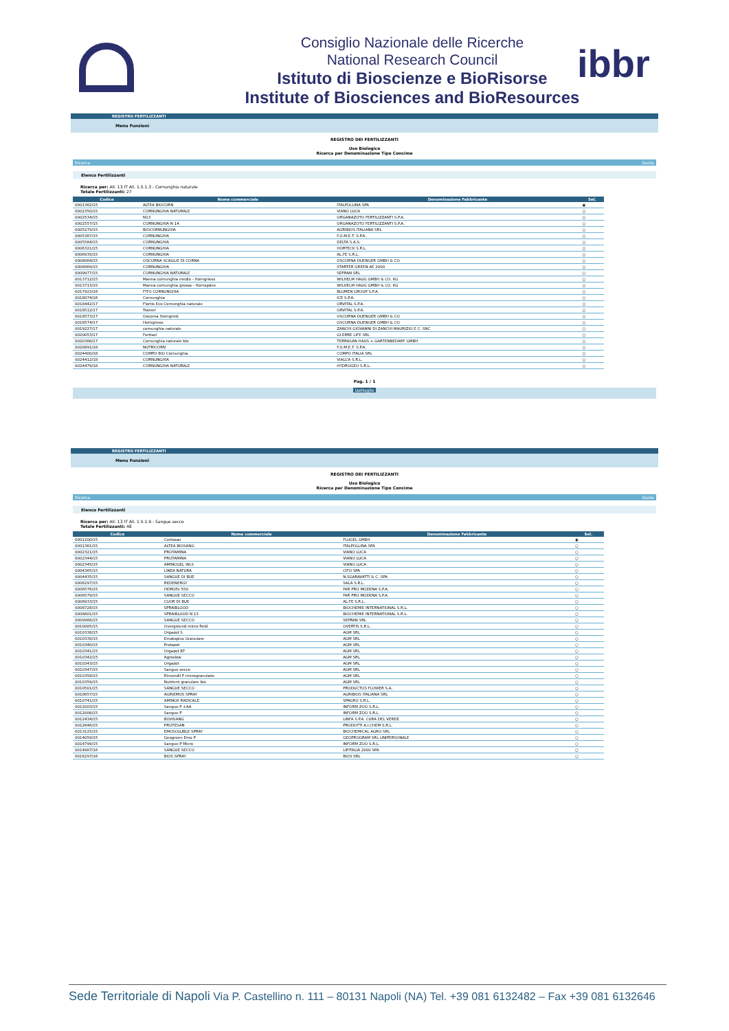Consiglio Nazionale delle Ricerche
National Research Council
Istituto di Bioscienze e BioRisorse
Institute of Biosciences and BioResources
ibbr
REGISTRO FERTILIZZANTI
Menu Funzioni
REGISTRO DEI FERTILIZZANTI
Uso Biologico
Ricerca per Denominazione Tipo Concime
Ricerca Guida
Elenco Fertilizzanti
Ricerca per: All. 13 IT All. 1.5.1.3 - Cornunghia naturale
Totale Fertilizzanti: 27
| Codice | Nome commerciale | Denominazione Fabbricante | Sel. |
| --- | --- | --- | --- |
| 0001362/15 | ALTEA BIOCORN | ITALPOLLINA SPA | ◉ |
| 0002350/15 | CORNUNGHIA NATURALE | VIANO LUCA | ○ |
| 0002534/15 | N13 | ORGANAZOTO FERTILIZZANTI S.P.A. | ○ |
| 0002557/15 | CORNUNGHIA N 14 | ORGANAZOTO FERTILIZZANTI S.P.A. | ○ |
| 0005279/15 | BIOCORNUNGHIA | AGRIBIOS ITALIANA SRL | ○ |
| 0005387/15 | CORNUNGHIA | F.O.M.E.T. S.P.A. | ○ |
| 0005584/15 | CORNUNGHIA | DELTA S.A.S. | ○ |
| 0006321/15 | CORNUNGHIA | HORTECK S.R.L. | ○ |
| 0006935/15 | CORNUNGHIA | AL.FE S.R.L. | ○ |
| 0008064/15 | OSCORNA SCAGLIE DI CORNA | OSCORNA DUENGER GMBH & CO | ○ |
| 0008969/15 | CORNUNGHIA | STARTER GREEN AE 2000 | ○ |
| 0009977/15 | CORNUNGHIA NATURALE | SEPRAN SRL | ○ |
| 0013712/15 | Manna cornunghia medio - Horngriess | WILHELM HAUG GMBH & CO. KG | ○ |
| 0013713/15 | Manna cornunghia grossa - Hornspäne | WILHELM HAUG GMBH & CO. KG | ○ |
| 0017923/16 | FITO CORNUNGHIA | BLUMEN GROUP S.P.A. | ○ |
| 0018074/16 | Cornunghia | ICE S.P.A. | ○ |
| 0018442/17 | Flortis Eco Cornunghia naturale | ORVITAL S.P.A. | ○ |
| 0018512/17 | Trainer | ORVITAL S.P.A. | ○ |
| 0018573/17 | Oscorna Horngrieb | OSCORNA DUENGER GMBH & CO | ○ |
| 0018574/17 | Horngriess | OSCORNA DUENGER GMBH & CO | ○ |
| 0019227/17 | cornunghia naturale | ZANCHI GIOVANNI DI ZANCHI MAURIZIO E C. SNC | ○ |
| 0020053/17 | Fertisol | GI.ERRE LIFE SRL | ○ |
| 0020388/17 | Cornunghia naturale bio | TERRASAN HAUS + GARTENBEDARF GMBH | ○ |
| 0020891/18 | NUTRICORN | F.O.M.E.T. S.P.A. | ○ |
| 0024400/18 | COMPO BIO Cornunghia | COMPO ITALIA SRL | ○ |
| 0024412/18 | CORNUNGHIA | VIALCA S.R.L. | ○ |
| 0024479/18 | CORNUNGHIA NATURALE | HYDROGEO S.R.L. | ○ |
Pag. 1 / 1
Dettaglio
REGISTRO FERTILIZZANTI
Menu Funzioni
REGISTRO DEI FERTILIZZANTI
Uso Biologico
Ricerca per Denominazione Tipo Concime
Ricerca Guida
Elenco Fertilizzanti
Ricerca per: All. 13 IT All. 1.5.1.9 - Sangue secco
Totale Fertilizzanti: 48
| Codice | Nome commerciale | Denominazione Fabbricante | Sel. |
| --- | --- | --- | --- |
| 0001200/15 | Certosan | FLUGEL GMBH | ◉ |
| 0001361/15 | ALTEA BIOSANG | ITALPOLLINA SPA | ○ |
| 0002321/15 | PROTAMINA | VIANO LUCA | ○ |
| 0002344/15 | PROTAMINA | VIANO LUCA | ○ |
| 0002345/15 | AMINOGEL WLS | VIANO LUCA | ○ |
| 0004365/15 | LINEA NATURA | CIFO SPA | ○ |
| 0004435/15 | SANGUE DI BUE | N.SGARAVATTI & C. SPA | ○ |
| 0006297/15 | REDENERGY | SALA S.R.L. | ○ |
| 0006576/15 | HEMOFe 550 | FAR PRO MODENA S.P.A. | ○ |
| 0006579/15 | SANGUE SECCO | FAR PRO MODENA S.P.A. | ○ |
| 0006933/15 | CUOR DI BUE | AL.FE S.R.L. | ○ |
| 0008728/15 | SPRAIBLOOD | BIOCHEMIE INTERNATIONAL S.R.L. | ○ |
| 0008801/15 | SPRAIBLOOD N 13 | BIOCHEMIE INTERNATIONAL S.R.L. | ○ |
| 0009968/15 | SANGUE SECCO | SEPRAN SRL | ○ |
| 0010085/15 | Overground micro field | OVERTIS S.R.L. | ○ |
| 0010338/15 | Orgazot S | AGM SRL | ○ |
| 0010339/15 | Ematoplus Granulare | AGM SRL | ○ |
| 0010340/15 | Protazot | AGM SRL | ○ |
| 0010341/15 | Orgazot BT | AGM SRL | ○ |
| 0010342/15 | Agroslow | AGM SRL | ○ |
| 0010343/15 | Orgazot | AGM SRL | ○ |
| 0010347/15 | Sangue secco | AGM SRL | ○ |
| 0010358/15 | Rinverdil P microgranulato | AGM SRL | ○ |
| 0010359/15 | Nutrient granulare bio | AGM SRL | ○ |
| 0010501/15 | SANGUE SECCO | PRODUCTOS FLOWER S.A. | ○ |
| 0010657/15 | AGRIEMOS SPRAY | AGRIBIOS ITALIANA SRL | ○ |
| 0010741/15 | AMINOX RADICALE | SPAGRO S.R.L. | ○ |
| 0012003/15 | Sangue P +AA | INFORM ZOO S.R.L. | ○ |
| 0012008/15 | Sangue P | INFORM ZOO S.R.L. | ○ |
| 0012434/15 | BOVISANG | LINFA S.P.A. CURA DEL VERDE | ○ |
| 0012646/15 | PROTESAN | PRODOTTI A.I.CHEM S.R.L. | ○ |
| 0013125/15 | EMOSOLUBLE SPRAY | BIOCHEMICAL AGRO SRL | ○ |
| 0014059/15 | Geogreen Emo P | GEOPROGRAM SRL UNIPERSONALE | ○ |
| 0014799/15 | Sangue P Micro | INFORM ZOO S.R.L. | ○ |
| 0014987/16 | SANGUE SECCO | LIPITALIA 2000 SPA | ○ |
| 0016297/16 | BIOS SPRAY | BIOS SRL | ○ |
Sede Territoriale di Napoli Via P. Castellino n. 111 – 80131 Napoli (NA) Tel. +39 081 6132482 – Fax +39 081 6132646